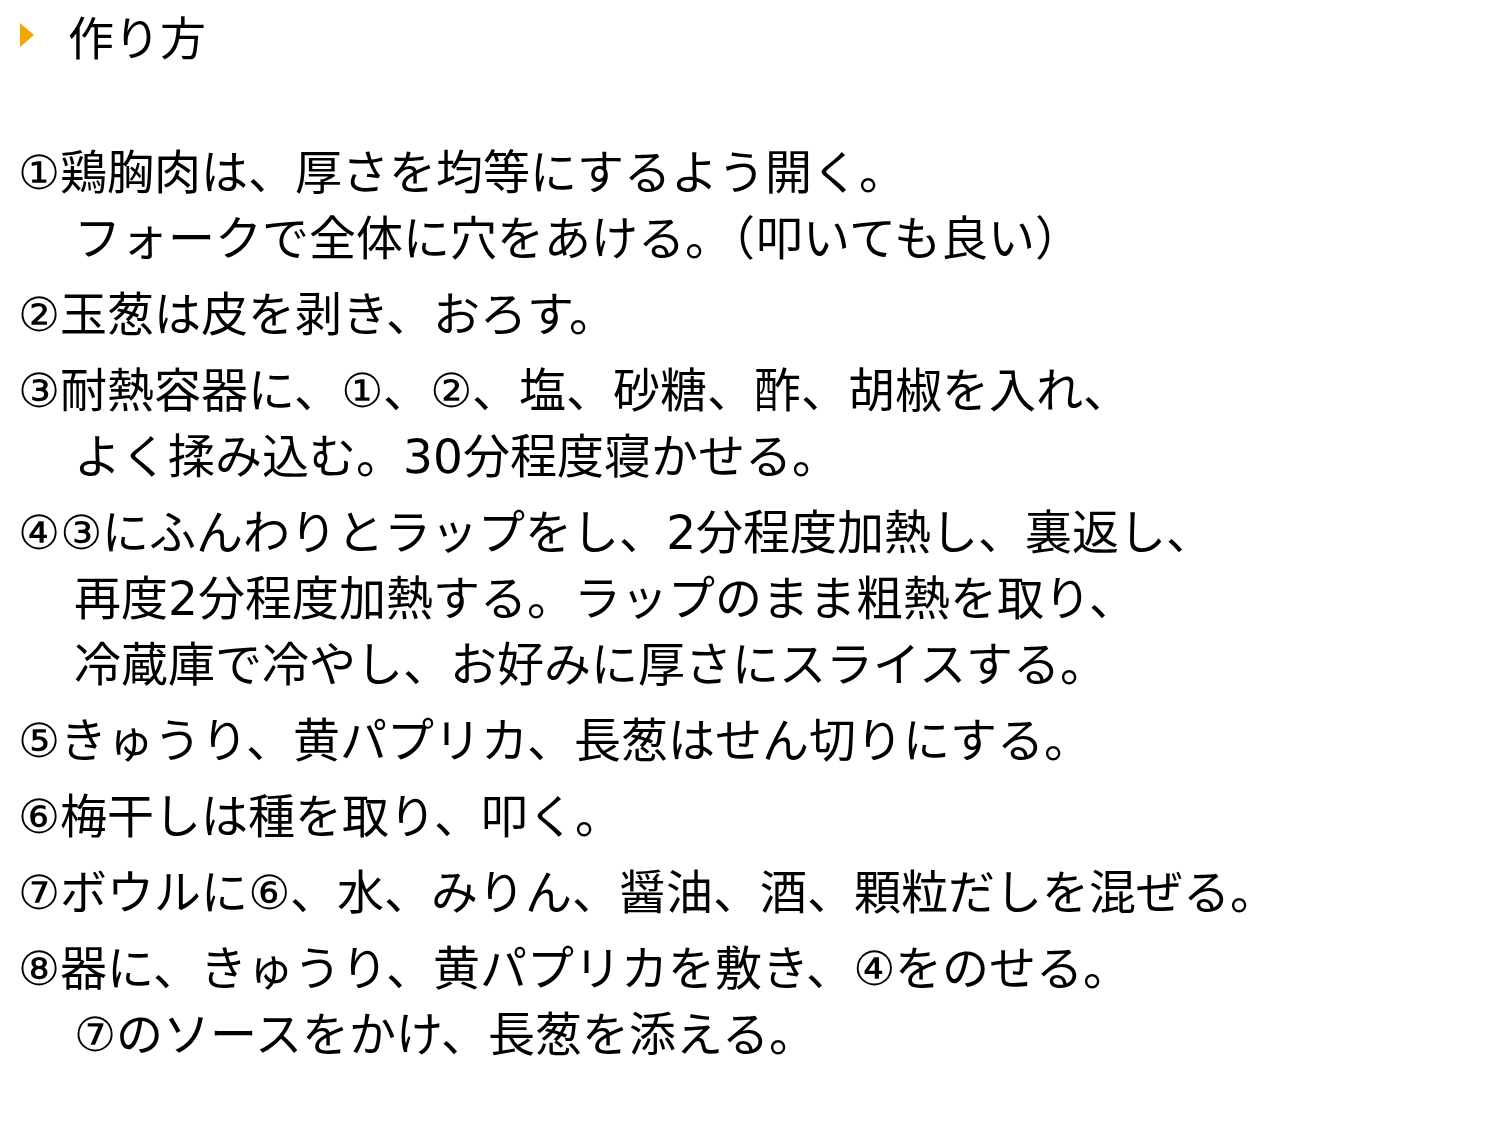作り方
①鶏胸肉は、厚さを均等にするよう開く。
フォークで全体に穴をあける。（叩いても良い）
②玉葱は皮を剥き、おろす。
③耐熱容器に、①、②、塩、砂糖、酢、胡椒を入れ、
よく揉み込む。30分程度寝かせる。
④③にふんわりとラップをし、2分程度加熱し、裏返し、
再度2分程度加熱する。ラップのまま粗熱を取り、
冷蔵庫で冷やし、お好みに厚さにスライスする。
⑤きゅうり、黄パプリカ、長葱はせん切りにする。
⑥梅干しは種を取り、叩く。
⑦ボウルに⑥、水、みりん、醤油、酒、顆粒だしを混ぜる。
⑧器に、きゅうり、黄パプリカを敷き、④をのせる。
⑦のソースをかけ、長葱を添える。